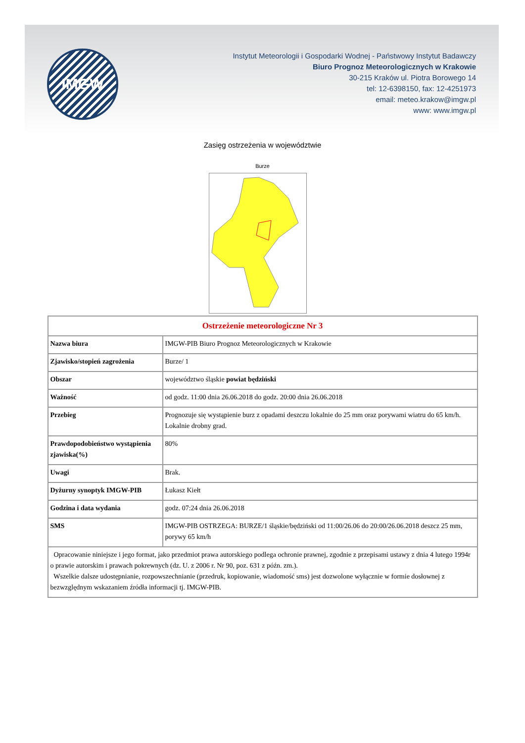IMGW
Instytut Meteorologii i Gospodarki Wodnej - Państwowy Instytut Badawczy
Biuro Prognoz Meteorologicznych w Krakowie
30-215 Kraków ul. Piotra Borowego 14
tel: 12-6398150, fax: 12-4251973
email: meteo.krakow@imgw.pl
www: www.imgw.pl
Zasięg ostrzeżenia w województwie
Burze
| Ostrzeżenie meteorologiczne Nr 3 | |
| --- | --- |
| Nazwa biura | IMGW-PIB Biuro Prognoz Meteorologicznych w Krakowie |
| Zjawisko/stopień zagrożenia | Burze/ 1 |
| Obszar | województwo śląskie powiat będziński |
| Ważność | od godz. 11:00 dnia 26.06.2018 do godz. 20:00 dnia 26.06.2018 |
| Przebieg | Prognozuje się wystąpienie burz z opadami deszczu lokalnie do 25 mm oraz porywami wiatru do 65 km/h. Lokalnie drobny grad. |
| Prawdopodobieństwo wystąpienia zjawiska(%) | 80% |
| Uwagi | Brak. |
| Dyżurny synoptyk IMGW-PIB | Łukasz Kiełt |
| Godzina i data wydania | godz. 07:24 dnia 26.06.2018 |
| SMS | IMGW-PIB OSTRZEGA: BURZE/1 śląskie/będziński od 11:00/26.06 do 20:00/26.06.2018 deszcz 25 mm, porywy 65 km/h |
| Opracowanie niniejsze i jego format, jako przedmiot prawa autorskiego podlega ochronie prawnej, zgodnie z przepisami ustawy z dnia 4 lutego 1994r o prawie autorskim i prawach pokrewnych (dz. U. z 2006 r. Nr 90, poz. 631 z późn. zm.). Wszelkie dalsze udostępnianie, rozpowszechnianie (przedruk, kopiowanie, wiadomość sms) jest dozwolone wyłącznie w formie dosłownej z bezwzględnym wskazaniem źródła informacji tj. IMGW-PIB. | |